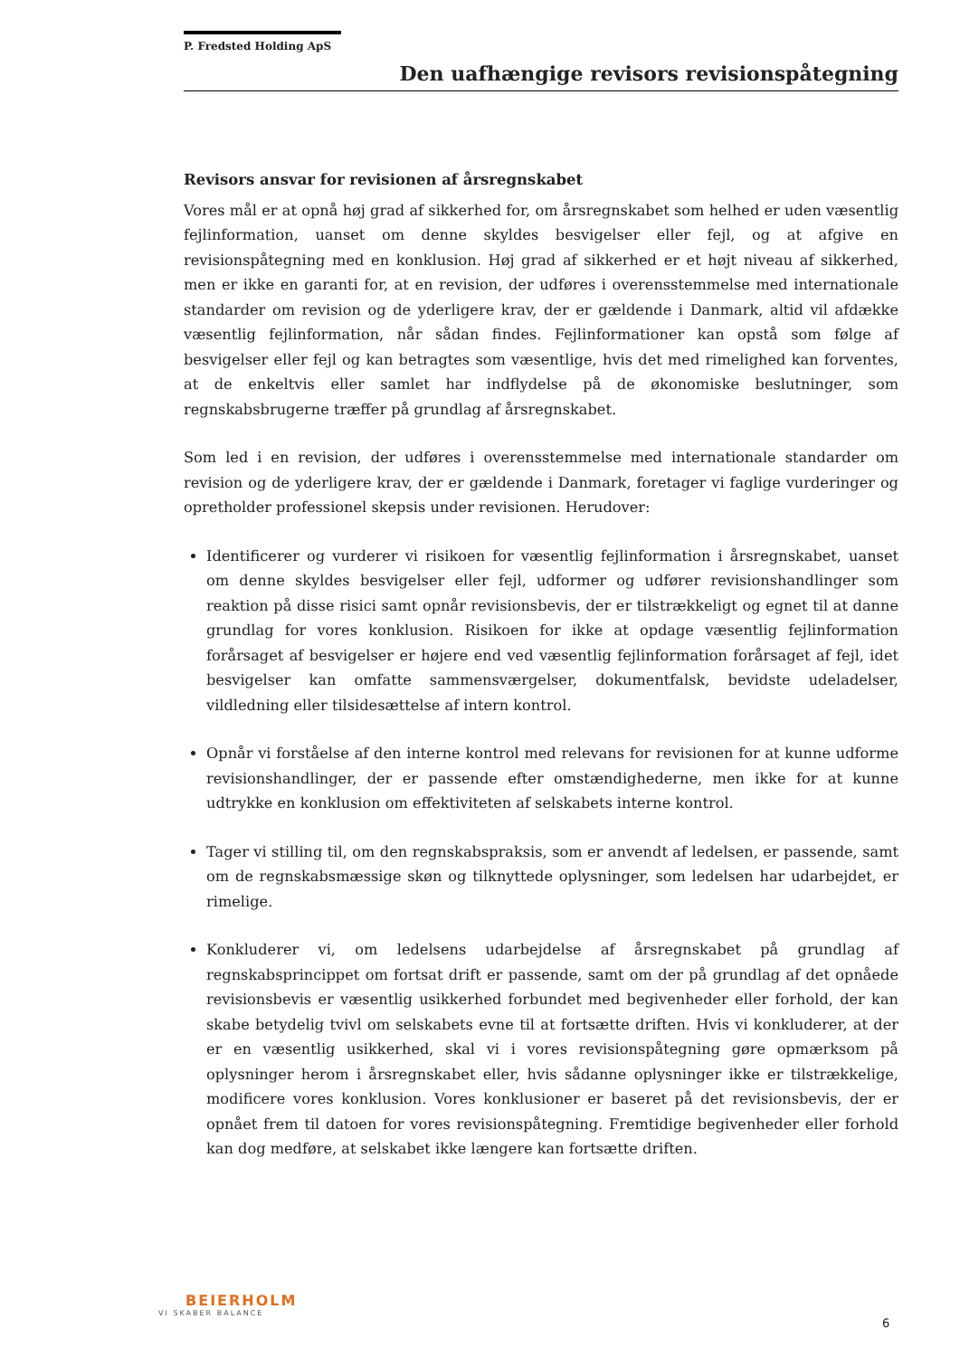P. Fredsted Holding ApS
Den uafhængige revisors revisionspåtegning
Revisors ansvar for revisionen af årsregnskabet
Vores mål er at opnå høj grad af sikkerhed for, om årsregnskabet som helhed er uden væsentlig fejlinformation, uanset om denne skyldes besvigelser eller fejl, og at afgive en revisionspåtegning med en konklusion. Høj grad af sikkerhed er et højt niveau af sikkerhed, men er ikke en garanti for, at en revision, der udføres i overensstemmelse med internationale standarder om revision og de yderligere krav, der er gældende i Danmark, altid vil afdække væsentlig fejlinformation, når sådan findes. Fejlinformationer kan opstå som følge af besvigelser eller fejl og kan betragtes som væsentlige, hvis det med rimelighed kan forventes, at de enkeltvis eller samlet har indflydelse på de økonomiske beslutninger, som regnskabsbrugerne træffer på grundlag af årsregnskabet.
Som led i en revision, der udføres i overensstemmelse med internationale standarder om revision og de yderligere krav, der er gældende i Danmark, foretager vi faglige vurderinger og opretholder professionel skepsis under revisionen. Herudover:
Identificerer og vurderer vi risikoen for væsentlig fejlinformation i årsregnskabet, uanset om denne skyldes besvigelser eller fejl, udformer og udfører revisionshandlinger som reaktion på disse risici samt opnår revisionsbevis, der er tilstrækkeligt og egnet til at danne grundlag for vores konklusion. Risikoen for ikke at opdage væsentlig fejlinformation forårsaget af besvigelser er højere end ved væsentlig fejlinformation forårsaget af fejl, idet besvigelser kan omfatte sammensværgelser, dokumentfalsk, bevidste udeladelser, vildledning eller tilsidesættelse af intern kontrol.
Opnår vi forståelse af den interne kontrol med relevans for revisionen for at kunne udforme revisionshandlinger, der er passende efter omstændighederne, men ikke for at kunne udtrykke en konklusion om effektiviteten af selskabets interne kontrol.
Tager vi stilling til, om den regnskabspraksis, som er anvendt af ledelsen, er passende, samt om de regnskabsmæssige skøn og tilknyttede oplysninger, som ledelsen har udarbejdet, er rimelige.
Konkluderer vi, om ledelsens udarbejdelse af årsregnskabet på grundlag af regnskabsprincippet om fortsat drift er passende, samt om der på grundlag af det opnåede revisionsbevis er væsentlig usikkerhed forbundet med begivenheder eller forhold, der kan skabe betydelig tvivl om selskabets evne til at fortsætte driften. Hvis vi konkluderer, at der er en væsentlig usikkerhed, skal vi i vores revisionspåtegning gøre opmærksom på oplysninger herom i årsregnskabet eller, hvis sådanne oplysninger ikke er tilstrækkelige, modificere vores konklusion. Vores konklusioner er baseret på det revisionsbevis, der er opnået frem til datoen for vores revisionspåtegning. Fremtidige begivenheder eller forhold kan dog medføre, at selskabet ikke længere kan fortsætte driften.
BEIERHOLM
VI SKABER BALANCE
6